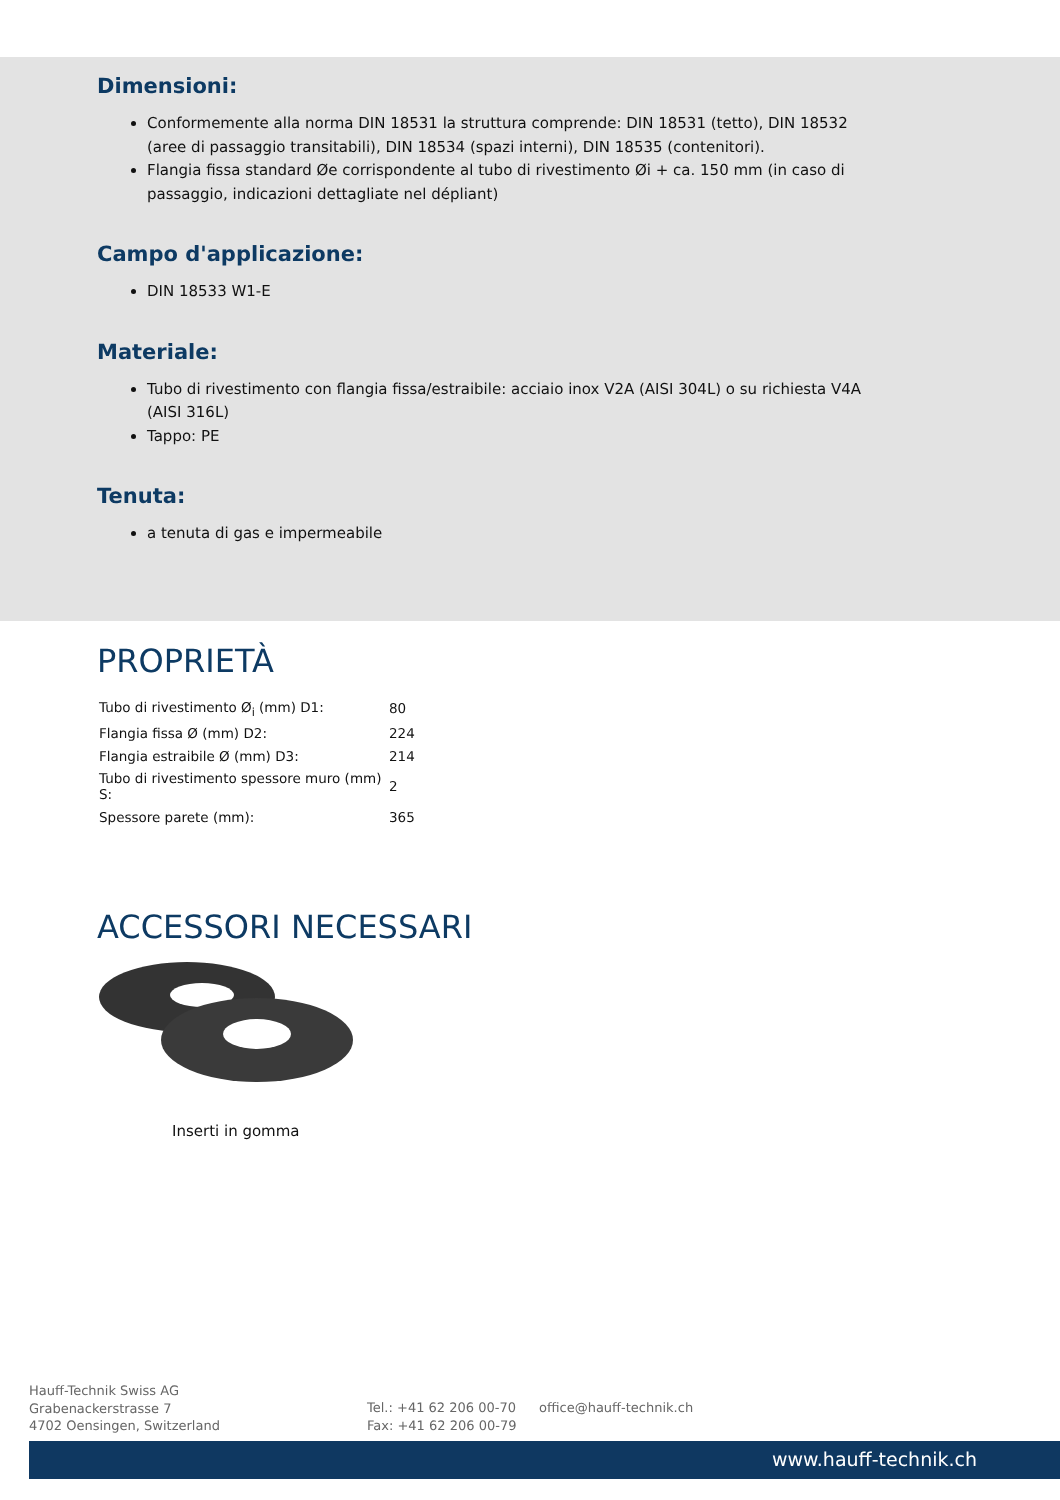Dimensioni:
Conformemente alla norma DIN 18531 la struttura comprende: DIN 18531 (tetto), DIN 18532 (aree di passaggio transitabili), DIN 18534 (spazi interni), DIN 18535 (contenitori).
Flangia fissa standard Øe corrispondente al tubo di rivestimento Øi + ca. 150 mm (in caso di passaggio, indicazioni dettagliate nel dépliant)
Campo d'applicazione:
DIN 18533 W1-E
Materiale:
Tubo di rivestimento con flangia fissa/estraibile: acciaio inox V2A (AISI 304L) o su richiesta V4A (AISI 316L)
Tappo: PE
Tenuta:
a tenuta di gas e impermeabile
PROPRIETÀ
| Tubo di rivestimento Ø<sub>i</sub> (mm) D1: | 80 |
| Flangia fissa Ø (mm) D2: | 224 |
| Flangia estraibile Ø (mm) D3: | 214 |
| Tubo di rivestimento spessore muro (mm) S: | 2 |
| Spessore parete (mm): | 365 |
ACCESSORI NECESSARI
Inserti in gomma
Hauff-Technik Swiss AG
Grabenackerstrasse 7
4702 Oensingen, Switzerland
Tel.: +41 62 206 00-70
Fax: +41 62 206 00-79
office@hauff-technik.ch
www.hauff-technik.ch